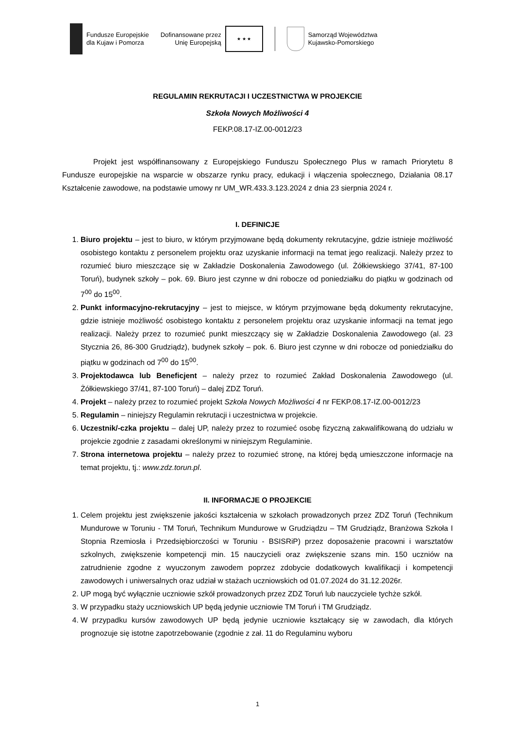Fundusze Europejskie
dla Kujaw i Pomorza
Dofinansowane przez
Unię Europejską
★ ★ ★
Samorząd Województwa
Kujawsko-Pomorskiego
REGULAMIN REKRUTACJI I UCZESTNICTWA W PROJEKCIE
Szkoła Nowych Możliwości 4
FEKP.08.17-IZ.00-0012/23
Projekt jest współfinansowany z Europejskiego Funduszu Społecznego Plus w ramach Priorytetu 8 Fundusze europejskie na wsparcie w obszarze rynku pracy, edukacji i włączenia społecznego, Działania 08.17 Kształcenie zawodowe, na podstawie umowy nr UM_WR.433.3.123.2024 z dnia 23 sierpnia 2024 r.
I. DEFINICJE
1. Biuro projektu – jest to biuro, w którym przyjmowane będą dokumenty rekrutacyjne, gdzie istnieje możliwość osobistego kontaktu z personelem projektu oraz uzyskanie informacji na temat jego realizacji. Należy przez to rozumieć biuro mieszczące się w Zakładzie Doskonalenia Zawodowego (ul. Żółkiewskiego 37/41, 87-100 Toruń), budynek szkoły – pok. 69. Biuro jest czynne w dni robocze od poniedziałku do piątku w godzinach od 7<sup>00</sup> do 15<sup>00</sup>.
2. Punkt informacyjno-rekrutacyjny – jest to miejsce, w którym przyjmowane będą dokumenty rekrutacyjne, gdzie istnieje możliwość osobistego kontaktu z personelem projektu oraz uzyskanie informacji na temat jego realizacji. Należy przez to rozumieć punkt mieszczący się w Zakładzie Doskonalenia Zawodowego (al. 23 Stycznia 26, 86-300 Grudziądz), budynek szkoły – pok. 6. Biuro jest czynne w dni robocze od poniedziałku do piątku w godzinach od 7<sup>00</sup> do 15<sup>00</sup>.
3. Projektodawca lub Beneficjent – należy przez to rozumieć Zakład Doskonalenia Zawodowego (ul. Żółkiewskiego 37/41, 87-100 Toruń) – dalej ZDZ Toruń.
4. Projekt – należy przez to rozumieć projekt Szkoła Nowych Możliwości 4 nr FEKP.08.17-IZ.00-0012/23
5. Regulamin – niniejszy Regulamin rekrutacji i uczestnictwa w projekcie.
6. Uczestnik/-czka projektu – dalej UP, należy przez to rozumieć osobę fizyczną zakwalifikowaną do udziału w projekcie zgodnie z zasadami określonymi w niniejszym Regulaminie.
7. Strona internetowa projektu – należy przez to rozumieć stronę, na której będą umieszczone informacje na temat projektu, tj.: www.zdz.torun.pl.
II. INFORMACJE O PROJEKCIE
1. Celem projektu jest zwiększenie jakości kształcenia w szkołach prowadzonych przez ZDZ Toruń (Technikum Mundurowe w Toruniu - TM Toruń, Technikum Mundurowe w Grudziądzu – TM Grudziądz, Branżowa Szkoła I Stopnia Rzemiosła i Przedsiębiorczości w Toruniu - BSISRiP) przez doposażenie pracowni i warsztatów szkolnych, zwiększenie kompetencji min. 15 nauczycieli oraz zwiększenie szans min. 150 uczniów na zatrudnienie zgodne z wyuczonym zawodem poprzez zdobycie dodatkowych kwalifikacji i kompetencji zawodowych i uniwersalnych oraz udział w stażach uczniowskich od 01.07.2024 do 31.12.2026r.
2. UP mogą być wyłącznie uczniowie szkół prowadzonych przez ZDZ Toruń lub nauczyciele tychże szkół.
3. W przypadku staży uczniowskich UP będą jedynie uczniowie TM Toruń i TM Grudziądz.
4. W przypadku kursów zawodowych UP będą jedynie uczniowie kształcący się w zawodach, dla których prognozuje się istotne zapotrzebowanie (zgodnie z zał. 11 do Regulaminu wyboru
1